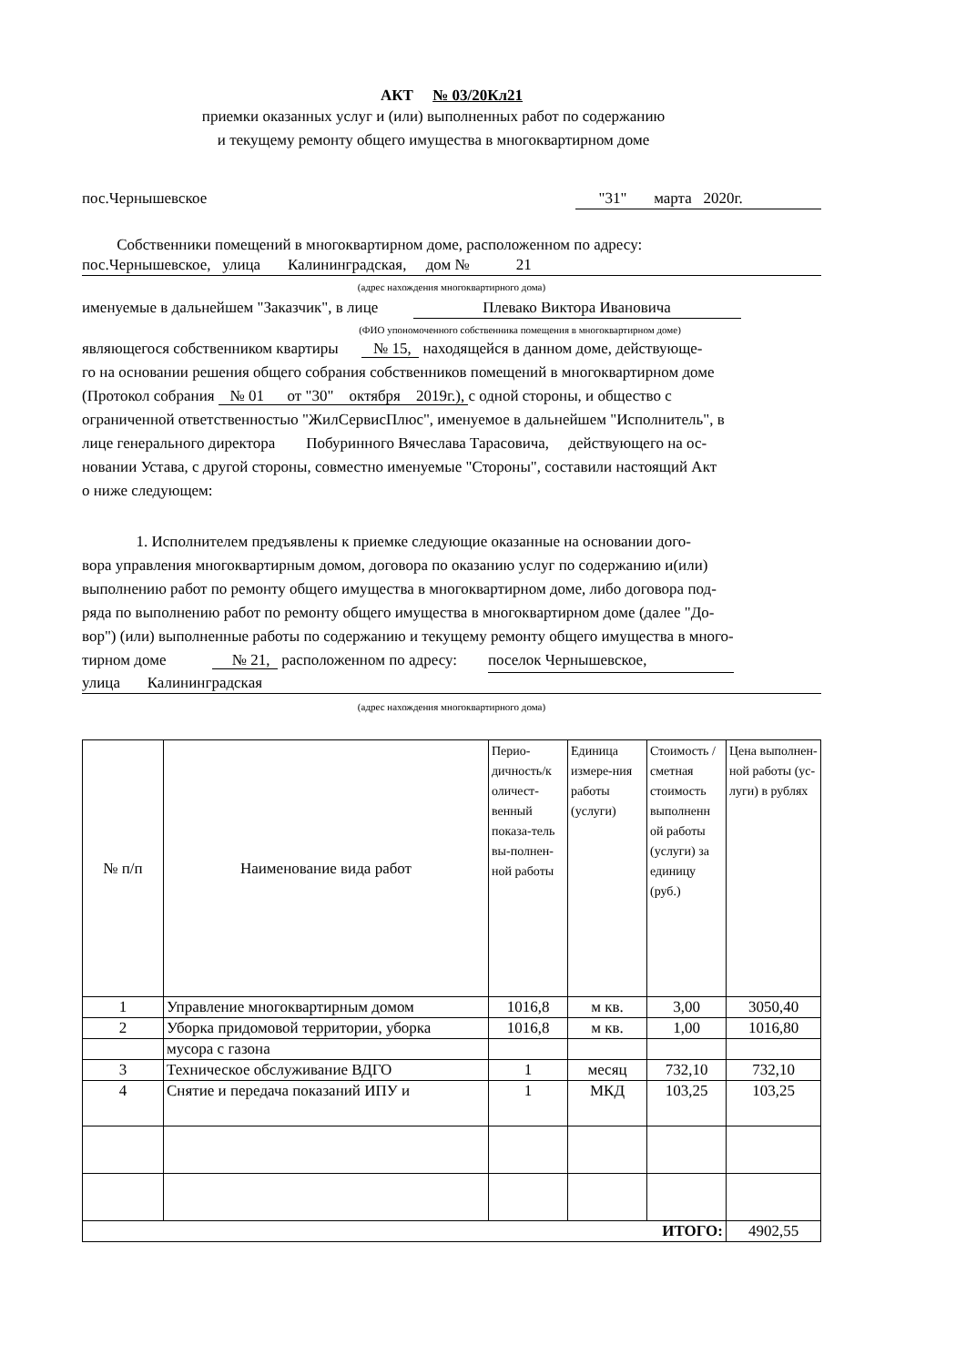АКТ № 03/20Кл21
приемки оказанных услуг и (или) выполненных работ по содержанию
и текущему ремонту общего имущества в многоквартирном доме
пос.Чернышевское "31" марта 2020г.
Собственники помещений в многоквартирном доме, расположенном по адресу:
пос.Чернышевское, улица Калининградская, дом № 21
(адрес нахождения многоквартирного дома)
именуемые в дальнейшем "Заказчик", в лице Плевако Виктора Ивановича
(ФИО упономоченного собственника помещения в многоквартирном доме)
являющегося собственником квартиры № 15, находящейся в данном доме, действующе-
го на основании решения общего собрания собственников помещений в многоквартирном доме
(Протокол собрания № 01 от "30" октября 2019г.), с одной стороны, и общество с
ограниченной ответственностью "ЖилСервисПлюс", именуемое в дальнейшем "Исполнитель", в
лице генерального директора Побуринного Вячеслава Тарасовича, действующего на ос-
новании Устава, с другой стороны, совместно именуемые "Стороны", составили настоящий Акт
о ниже следующем:
1. Исполнителем предъявлены к приемке следующие оказанные на основании дого-
вора управления многоквартирным домом, договора по оказанию услуг по содержанию и(или)
выполнению работ по ремонту общего имущества в многоквартирном доме, либо договора под-
ряда по выполнению работ по ремонту общего имущества в многоквартирном доме (далее "До-
вор") (или) выполненные работы по содержанию и текущему ремонту общего имущества в много-
тирном доме № 21, расположенном по адресу: поселок Чернышевское,
улица Калининградская
(адрес нахождения многоквартирного дома)
| № п/п | Наименование вида работ | Перио-дичность/к оличест-венный показа-тель вы-полнен-ной работы | Единица измере-ния работы (услуги) | Стоимость / сметная стоимость выполненн ой работы (услуги) за единицу (руб.) | Цена выполнен-ной работы (ус-луги) в рублях |
| 1 | Управление многоквартирным домом | 1016,8 | м кв. | 3,00 | 3050,40 |
| 2 | Уборка придомовой территории, уборка | 1016,8 | м кв. | 1,00 | 1016,80 |
| | мусора с газона | | | | |
| 3 | Техническое обслуживание ВДГО | 1 | месяц | 732,10 | 732,10 |
| 4 | Снятие и передача показаний ИПУ и | 1 | МКД | 103,25 | 103,25 |
| ИТОГО: | | | | | 4902,55 |